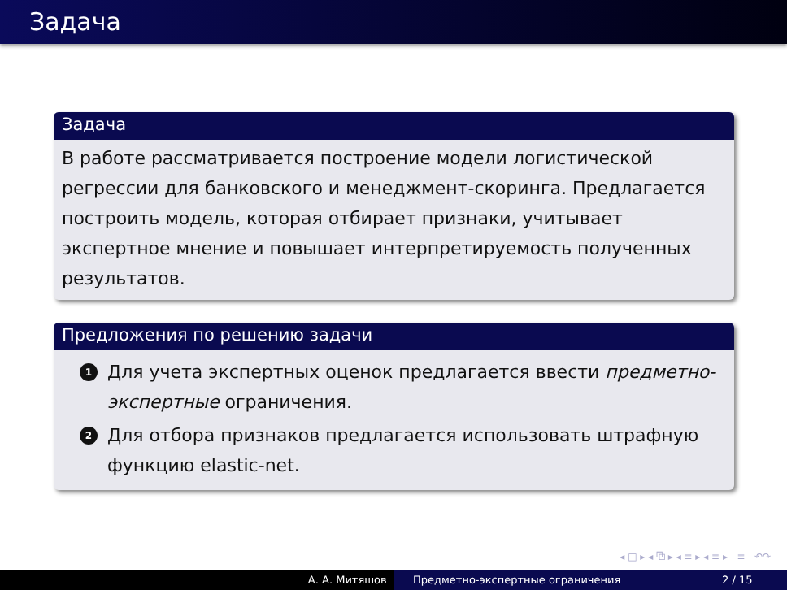Задача
Задача
В работе рассматривается построение модели логистической регрессии для банковского и менеджмент-скоринга. Предлагается построить модель, которая отбирает признаки, учитывает экспертное мнение и повышает интерпретируемость полученных результатов.
Предложения по решению задачи
1 Для учета экспертных оценок предлагается ввести предметно-экспертные ограничения.
2 Для отбора признаков предлагается использовать штрафную функцию elastic-net.
◂ □ ▸ ◂ ⧉ ▸ ◂ ≡ ▸ ◂ ≡ ▸ ≡ ↶↷
А. А. Митяшов Предметно-экспертные ограничения
2 / 15